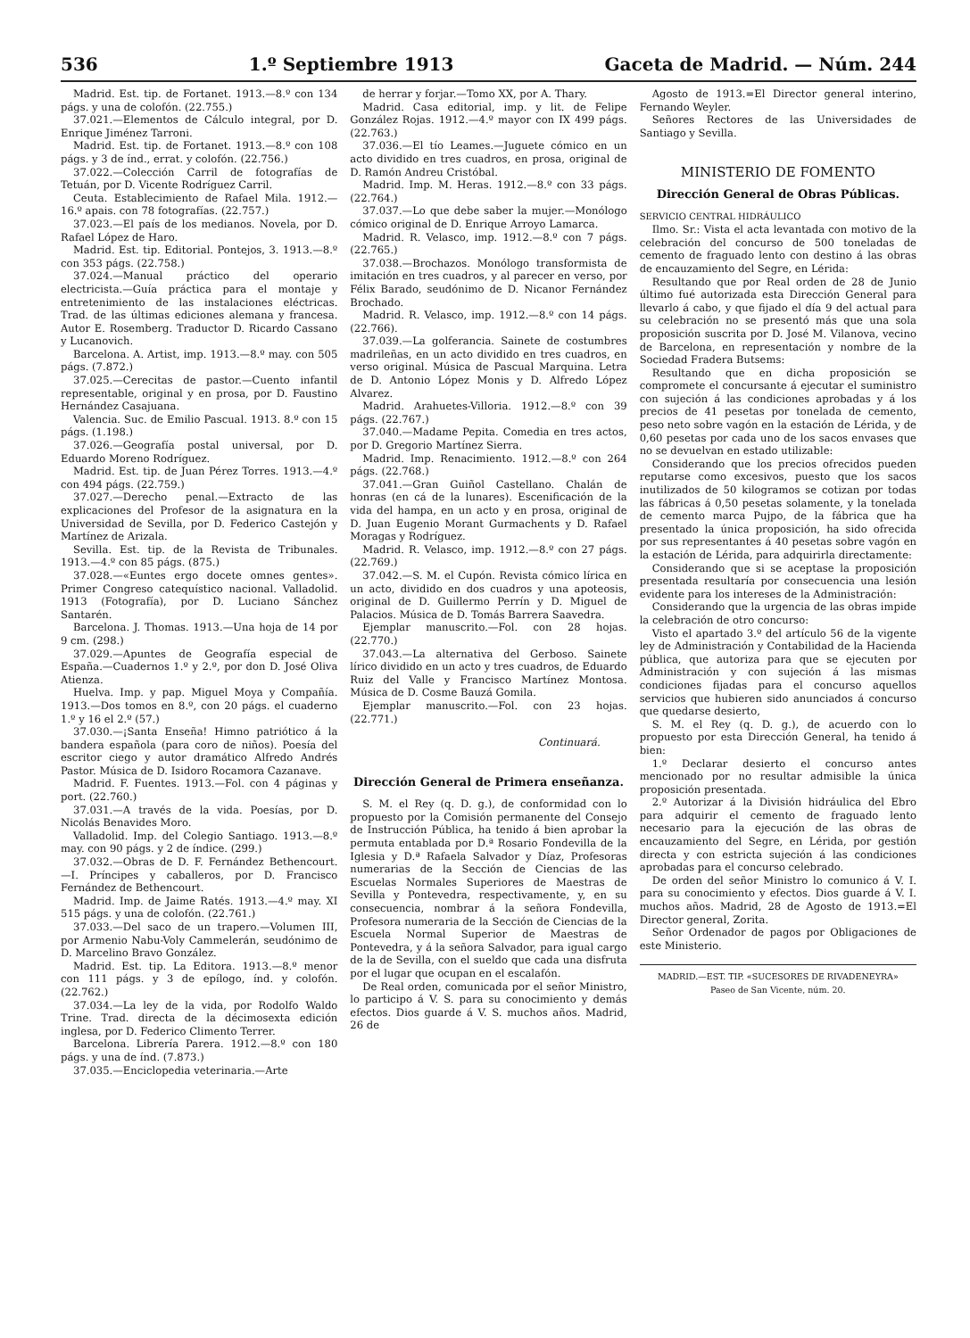536 1.º Septiembre 1913 Gaceta de Madrid. — Núm. 244
Madrid. Est. tip. de Fortanet. 1913.—8.º con 134 págs. y una de colofón. (22.755.)
37.021.—Elementos de Cálculo integral, por D. Enrique Jiménez Tarroni.
Madrid. Est. tip. de Fortanet. 1913.—8.º con 108 págs. y 3 de índ., errat. y colofón. (22.756.)
37.022.—Colección Carril de fotografías de Tetuán, por D. Vicente Rodríguez Carril.
Ceuta. Establecimiento de Rafael Mila. 1912.—16.º apais. con 78 fotografías. (22.757.)
37.023.—El país de los medianos. Novela, por D. Rafael López de Haro.
Madrid. Est. tip. Editorial. Pontejos, 3. 1913.—8.º con 353 págs. (22.758.)
37.024.—Manual práctico del operario electricista.—Guía práctica para el montaje y entretenimiento de las instalaciones eléctricas. Trad. de las últimas ediciones alemana y francesa. Autor E. Rosemberg. Traductor D. Ricardo Cassano y Lucanovich.
Barcelona. A. Artist, imp. 1913.—8.º may. con 505 págs. (7.872.)
37.025.—Cerecitas de pastor.—Cuento infantil representable, original y en prosa, por D. Faustino Hernández Casajuana.
Valencia. Suc. de Emilio Pascual. 1913. 8.º con 15 págs. (1.198.)
37.026.—Geografía postal universal, por D. Eduardo Moreno Rodríguez.
Madrid. Est. tip. de Juan Pérez Torres. 1913.—4.º con 494 págs. (22.759.)
37.027.—Derecho penal.—Extracto de las explicaciones del Profesor de la asignatura en la Universidad de Sevilla, por D. Federico Castejón y Martínez de Arizala.
Sevilla. Est. tip. de la Revista de Tribunales. 1913.—4.º con 85 págs. (875.)
37.028.—«Euntes ergo docete omnes gentes». Primer Congreso catequístico nacional. Valladolid. 1913 (Fotografía), por D. Luciano Sánchez Santarén.
Barcelona. J. Thomas. 1913.—Una hoja de 14 por 9 cm. (298.)
37.029.—Apuntes de Geografía especial de España.—Cuadernos 1.º y 2.º, por don D. José Oliva Atienza.
Huelva. Imp. y pap. Miguel Moya y Compañía. 1913.—Dos tomos en 8.º, con 20 págs. el cuaderno 1.º y 16 el 2.º (57.)
37.030.—¡Santa Enseña! Himno patriótico á la bandera española (para coro de niños). Poesía del escritor ciego y autor dramático Alfredo Andrés Pastor. Música de D. Isidoro Rocamora Cazanave.
Madrid. F. Fuentes. 1913.—Fol. con 4 páginas y port. (22.760.)
37.031.—A través de la vida. Poesías, por D. Nicolás Benavides Moro.
Valladolid. Imp. del Colegio Santiago. 1913.—8.º may. con 90 págs. y 2 de índice. (299.)
37.032.—Obras de D. F. Fernández Bethencourt.—I. Príncipes y caballeros, por D. Francisco Fernández de Bethencourt.
Madrid. Imp. de Jaime Ratés. 1913.—4.º may. XI 515 págs. y una de colofón. (22.761.)
37.033.—Del saco de un trapero.—Volumen III, por Armenio Nabu-Voly Cammelerán, seudónimo de D. Marcelino Bravo González.
Madrid. Est. tip. La Editora. 1913.—8.º menor con 111 págs. y 3 de epílogo, índ. y colofón. (22.762.)
37.034.—La ley de la vida, por Rodolfo Waldo Trine. Trad. directa de la décimosexta edición inglesa, por D. Federico Climento Terrer.
Barcelona. Librería Parera. 1912.—8.º con 180 págs. y una de índ. (7.873.)
37.035.—Enciclopedia veterinaria.—Arte
de herrar y forjar.—Tomo XX, por A. Thary.
Madrid. Casa editorial, imp. y lit. de Felipe González Rojas. 1912.—4.º mayor con IX 499 págs. (22.763.)
37.036.—El tío Leames.—Juguete cómico en un acto dividido en tres cuadros, en prosa, original de D. Ramón Andreu Cristóbal.
Madrid. Imp. M. Heras. 1912.—8.º con 33 págs. (22.764.)
37.037.—Lo que debe saber la mujer.—Monólogo cómico original de D. Enrique Arroyo Lamarca.
Madrid. R. Velasco, imp. 1912.—8.º con 7 págs. (22.765.)
37.038.—Brochazos. Monólogo transformista de imitación en tres cuadros, y al parecer en verso, por Félix Barado, seudónimo de D. Nicanor Fernández Brochado.
Madrid. R. Velasco, imp. 1912.—8.º con 14 págs. (22.766).
37.039.—La golferancia. Sainete de costumbres madrileñas, en un acto dividido en tres cuadros, en verso original. Música de Pascual Marquina. Letra de D. Antonio López Monis y D. Alfredo López Alvarez.
Madrid. Arahuetes-Villoria. 1912.—8.º con 39 págs. (22.767.)
37.040.—Madame Pepita. Comedia en tres actos, por D. Gregorio Martínez Sierra.
Madrid. Imp. Renacimiento. 1912.—8.º con 264 págs. (22.768.)
37.041.—Gran Guiñol Castellano. Chalán de honras (en cá de la lunares). Escenificación de la vida del hampa, en un acto y en prosa, original de D. Juan Eugenio Morant Gurmachents y D. Rafael Moragas y Rodríguez.
Madrid. R. Velasco, imp. 1912.—8.º con 27 págs. (22.769.)
37.042.—S. M. el Cupón. Revista cómico lírica en un acto, dividido en dos cuadros y una apoteosis, original de D. Guillermo Perrín y D. Miguel de Palacios. Música de D. Tomás Barrera Saavedra.
Ejemplar manuscrito.—Fol. con 28 hojas. (22.770.)
37.043.—La alternativa del Gerboso. Sainete lírico dividido en un acto y tres cuadros, de Eduardo Ruiz del Valle y Francisco Martínez Montosa. Música de D. Cosme Bauzá Gomila.
Ejemplar manuscrito.—Fol. con 23 hojas. (22.771.)
Continuará.
Dirección General de Primera enseñanza.
S. M. el Rey (q. D. g.), de conformidad con lo propuesto por la Comisión permanente del Consejo de Instrucción Pública, ha tenido á bien aprobar la permuta entablada por D.ª Rosario Fondevilla de la Iglesia y D.ª Rafaela Salvador y Díaz, Profesoras numerarias de la Sección de Ciencias de las Escuelas Normales Superiores de Maestras de Sevilla y Pontevedra, respectivamente, y, en su consecuencia, nombrar á la señora Fondevilla, Profesora numeraria de la Sección de Ciencias de la Escuela Normal Superior de Maestras de Pontevedra, y á la señora Salvador, para igual cargo de la de Sevilla, con el sueldo que cada una disfruta por el lugar que ocupan en el escalafón.
De Real orden, comunicada por el señor Ministro, lo participo á V. S. para su conocimiento y demás efectos. Dios guarde á V. S. muchos años. Madrid, 26 de
Agosto de 1913.=El Director general interino, Fernando Weyler.
Señores Rectores de las Universidades de Santiago y Sevilla.
MINISTERIO DE FOMENTO
Dirección General de Obras Públicas.
SERVICIO CENTRAL HIDRÁULICO
Ilmo. Sr.: Vista el acta levantada con motivo de la celebración del concurso de 500 toneladas de cemento de fraguado lento con destino á las obras de encauzamiento del Segre, en Lérida:
Resultando que por Real orden de 28 de Junio último fué autorizada esta Dirección General para llevarlo á cabo, y que fijado el día 9 del actual para su celebración no se presentó más que una sola proposición suscrita por D. José M. Vilanova, vecino de Barcelona, en representación y nombre de la Sociedad Fradera Butsems:
Resultando que en dicha proposición se compromete el concursante á ejecutar el suministro con sujeción á las condiciones aprobadas y á los precios de 41 pesetas por tonelada de cemento, peso neto sobre vagón en la estación de Lérida, y de 0,60 pesetas por cada uno de los sacos envases que no se devuelvan en estado utilizable:
Considerando que los precios ofrecidos pueden reputarse como excesivos, puesto que los sacos inutilizados de 50 kilogramos se cotizan por todas las fábricas á 0,50 pesetas solamente, y la tonelada de cemento marca Pujpo, de la fábrica que ha presentado la única proposición, ha sido ofrecida por sus representantes á 40 pesetas sobre vagón en la estación de Lérida, para adquirirla directamente:
Considerando que si se aceptase la proposición presentada resultaría por consecuencia una lesión evidente para los intereses de la Administración:
Considerando que la urgencia de las obras impide la celebración de otro concurso:
Visto el apartado 3.º del artículo 56 de la vigente ley de Administración y Contabilidad de la Hacienda pública, que autoriza para que se ejecuten por Administración y con sujeción á las mismas condiciones fijadas para el concurso aquellos servicios que hubieren sido anunciados á concurso que quedarse desierto,
S. M. el Rey (q. D. g.), de acuerdo con lo propuesto por esta Dirección General, ha tenido á bien:
1.º Declarar desierto el concurso antes mencionado por no resultar admisible la única proposición presentada.
2.º Autorizar á la División hidráulica del Ebro para adquirir el cemento de fraguado lento necesario para la ejecución de las obras de encauzamiento del Segre, en Lérida, por gestión directa y con estricta sujeción á las condiciones aprobadas para el concurso celebrado.
De orden del señor Ministro lo comunico á V. I. para su conocimiento y efectos. Dios guarde á V. I. muchos años. Madrid, 28 de Agosto de 1913.=El Director general, Zorita.
Señor Ordenador de pagos por Obligaciones de este Ministerio.
MADRID.—EST. TIP. «SUCESORES DE RIVADENEYRA»
Paseo de San Vicente, núm. 20.